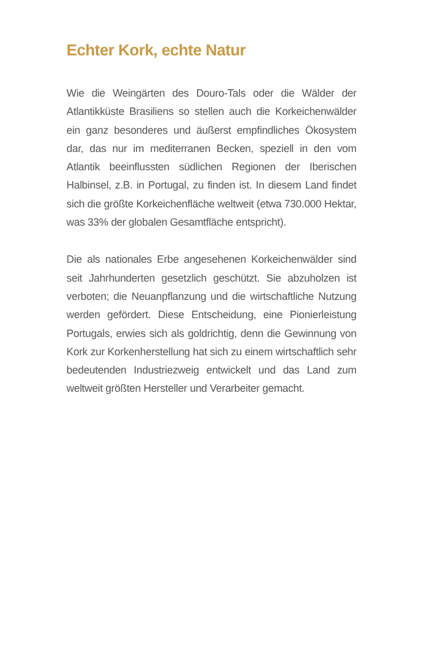Echter Kork, echte Natur
Wie die Weingärten des Douro-Tals oder die Wälder der Atlantikküste Brasiliens so stellen auch die Korkeichenwälder ein ganz besonderes und äußerst empfindliches Ökosystem dar, das nur im mediterranen Becken, speziell in den vom Atlantik beeinflussten südlichen Regionen der Iberischen Halbinsel, z.B. in Portugal, zu finden ist. In diesem Land findet sich die größte Korkeichenfläche weltweit (etwa 730.000 Hektar, was 33% der globalen Gesamtfläche entspricht).
Die als nationales Erbe angesehenen Korkeichenwälder sind seit Jahrhunderten gesetzlich geschützt. Sie abzuholzen ist verboten; die Neuanpflanzung und die wirtschaftliche Nutzung werden gefördert. Diese Entscheidung, eine Pionierleistung Portugals, erwies sich als goldrichtig, denn die Gewinnung von Kork zur Korkenherstellung hat sich zu einem wirtschaftlich sehr bedeutenden Industriezweig entwickelt und das Land zum weltweit größten Hersteller und Verarbeiter gemacht.